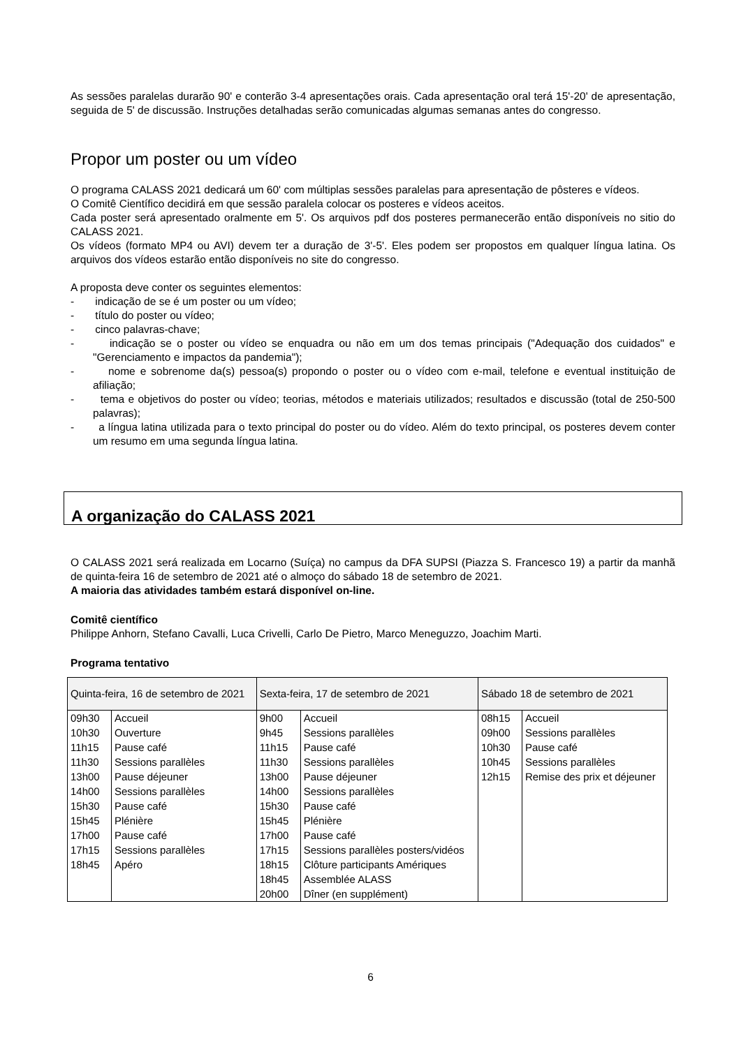As sessões paralelas durarão 90' e conterão 3-4 apresentações orais. Cada apresentação oral terá 15'-20' de apresentação, seguida de 5' de discussão. Instruções detalhadas serão comunicadas algumas semanas antes do congresso.
Propor um poster ou um vídeo
O programa CALASS 2021 dedicará um 60' com múltiplas sessões paralelas para apresentação de pôsteres e vídeos.
O Comitê Científico decidirá em que sessão paralela colocar os posteres e vídeos aceitos.
Cada poster será apresentado oralmente em 5'. Os arquivos pdf dos posteres permanecerão então disponíveis no sitio do CALASS 2021.
Os vídeos (formato MP4 ou AVI) devem ter a duração de 3'-5'. Eles podem ser propostos em qualquer língua latina. Os arquivos dos vídeos estarão então disponíveis no site do congresso.
A proposta deve conter os seguintes elementos:
- indicação de se é um poster ou um vídeo;
- título do poster ou vídeo;
- cinco palavras-chave;
- indicação se o poster ou vídeo se enquadra ou não em um dos temas principais ("Adequação dos cuidados" e "Gerenciamento e impactos da pandemia");
- nome e sobrenome da(s) pessoa(s) propondo o poster ou o vídeo com e-mail, telefone e eventual instituição de afiliação;
- tema e objetivos do poster ou vídeo; teorias, métodos e materiais utilizados; resultados e discussão (total de 250-500 palavras);
- a língua latina utilizada para o texto principal do poster ou do vídeo. Além do texto principal, os posteres devem conter um resumo em uma segunda língua latina.
A organização do CALASS 2021
O CALASS 2021 será realizada em Locarno (Suíça) no campus da DFA SUPSI (Piazza S. Francesco 19) a partir da manhã de quinta-feira 16 de setembro de 2021 até o almoço do sábado 18 de setembro de 2021.
A maioria das atividades também estará disponível on-line.
Comitê científico
Philippe Anhorn, Stefano Cavalli, Luca Crivelli, Carlo De Pietro, Marco Meneguzzo, Joachim Marti.
Programa tentativo
| Quinta-feira, 16 de setembro de 2021 | | Sexta-feira, 17 de setembro de 2021 | | Sábado 18 de setembro de 2021 | |
| --- | --- | --- | --- | --- | --- |
| 09h30 | Accueil | 9h00 | Accueil | 08h15 | Accueil |
| 10h30 | Ouverture | 9h45 | Sessions parallèles | 09h00 | Sessions parallèles |
| 11h15 | Pause café | 11h15 | Pause café | 10h30 | Pause café |
| 11h30 | Sessions parallèles | 11h30 | Sessions parallèles | 10h45 | Sessions parallèles |
| 13h00 | Pause déjeuner | 13h00 | Pause déjeuner | 12h15 | Remise des prix et déjeuner |
| 14h00 | Sessions parallèles | 14h00 | Sessions parallèles | | |
| 15h30 | Pause café | 15h30 | Pause café | | |
| 15h45 | Plénière | 15h45 | Plénière | | |
| 17h00 | Pause café | 17h00 | Pause café | | |
| 17h15 | Sessions parallèles | 17h15 | Sessions parallèles posters/vidéos | | |
| 18h45 | Apéro | 18h15 | Clôture participants Amériques | | |
| | | 18h45 | Assemblée ALASS | | |
| | | 20h00 | Dîner (en supplément) | | |
6